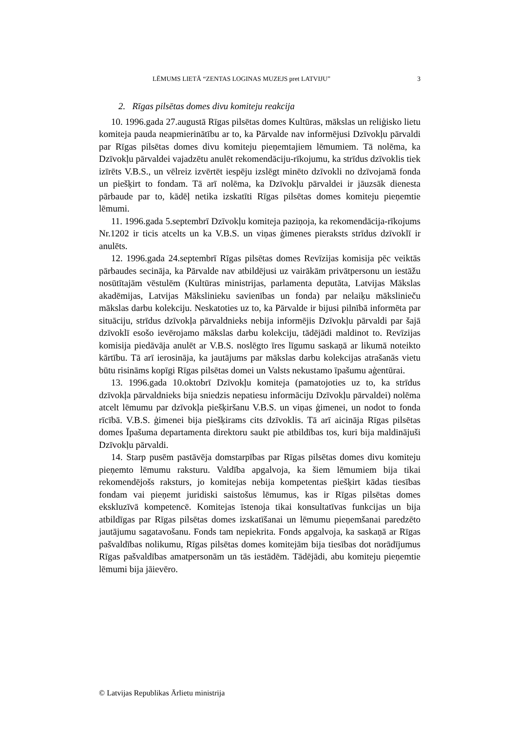LĒMUMS LIETĀ “ZENTAS LOGINAS MUZEJS pret LATVIJU” 3
2. Rīgas pilsētas domes divu komiteju reakcija
10. 1996.gada 27.augustā Rīgas pilsētas domes Kultūras, mākslas un reliģisko lietu komiteja pauda neapmierinātību ar to, ka Pārvalde nav informējusi Dzīvokļu pārvaldi par Rīgas pilsētas domes divu komiteju pieņemtajiem lēmumiem. Tā nolēma, ka Dzīvokļu pārvaldei vajadzētu anulēt rekomendāciju-rīkojumu, ka strīdus dzīvoklis tiek izīrēts V.B.S., un vēlreiz izvērtēt iespēju izslēgt minēto dzīvokli no dzīvojamā fonda un piešķirt to fondam. Tā arī nolēma, ka Dzīvokļu pārvaldei ir jāuzsāk dienesta pārbaude par to, kādēļ netika izskatīti Rīgas pilsētas domes komiteju pieņemtie lēmumi.
11. 1996.gada 5.septembrī Dzīvokļu komiteja paziņoja, ka rekomendācija-rīkojums Nr.1202 ir ticis atcelts un ka V.B.S. un viņas ģimenes pieraksts strīdus dzīvoklī ir anulēts.
12. 1996.gada 24.septembrī Rīgas pilsētas domes Revīzijas komisija pēc veiktās pārbaudes secināja, ka Pārvalde nav atbildējusi uz vairākām privātpersonu un iestāžu nosūtītajām vēstulēm (Kultūras ministrijas, parlamenta deputāta, Latvijas Mākslas akadēmijas, Latvijas Mākslinieku savienības un fonda) par nelaiķu mākslinieču mākslas darbu kolekciju. Neskatoties uz to, ka Pārvalde ir bijusi pilnībā informēta par situāciju, strīdus dzīvokļa pārvaldnieks nebija informējis Dzīvokļu pārvaldi par šajā dzīvoklī esošo ievērojamo mākslas darbu kolekciju, tādējādi maldinot to. Revīzijas komisija piedāvāja anulēt ar V.B.S. noslēgto īres līgumu saskaņā ar likumā noteikto kārtību. Tā arī ierosināja, ka jautājums par mākslas darbu kolekcijas atrašanās vietu būtu risināms kopīgi Rīgas pilsētas domei un Valsts nekustamo īpašumu aģentūrai.
13. 1996.gada 10.oktobrī Dzīvokļu komiteja (pamatojoties uz to, ka strīdus dzīvokļa pārvaldnieks bija sniedzis nepatiesu informāciju Dzīvokļu pārvaldei) nolēma atcelt lēmumu par dzīvokļa piešķiršanu V.B.S. un viņas ģimenei, un nodot to fonda rīcībā. V.B.S. ģimenei bija piešķirams cits dzīvoklis. Tā arī aicināja Rīgas pilsētas domes Īpašuma departamenta direktoru saukt pie atbildības tos, kuri bija maldinājuši Dzīvokļu pārvaldi.
14. Starp pusēm pastāvēja domstarpības par Rīgas pilsētas domes divu komiteju pieņemto lēmumu raksturu. Valdība apgalvoja, ka šiem lēmumiem bija tikai rekomendējošs raksturs, jo komitejas nebija kompetentas piešķirt kādas tiesības fondam vai pieņemt juridiski saistošus lēmumus, kas ir Rīgas pilsētas domes ekskluzīvā kompetencē. Komitejas īstenoja tikai konsultatīvas funkcijas un bija atbildīgas par Rīgas pilsētas domes izskatīšanai un lēmumu pieņemšanai paredzēto jautājumu sagatavošanu. Fonds tam nepiekrita. Fonds apgalvoja, ka saskaņā ar Rīgas pašvaldības nolikumu, Rīgas pilsētas domes komitejām bija tiesības dot norādījumus Rīgas pašvaldības amatpersonām un tās iestādēm. Tādējādi, abu komiteju pieņemtie lēmumi bija jāievēro.
© Latvijas Republikas Ārlietu ministrija